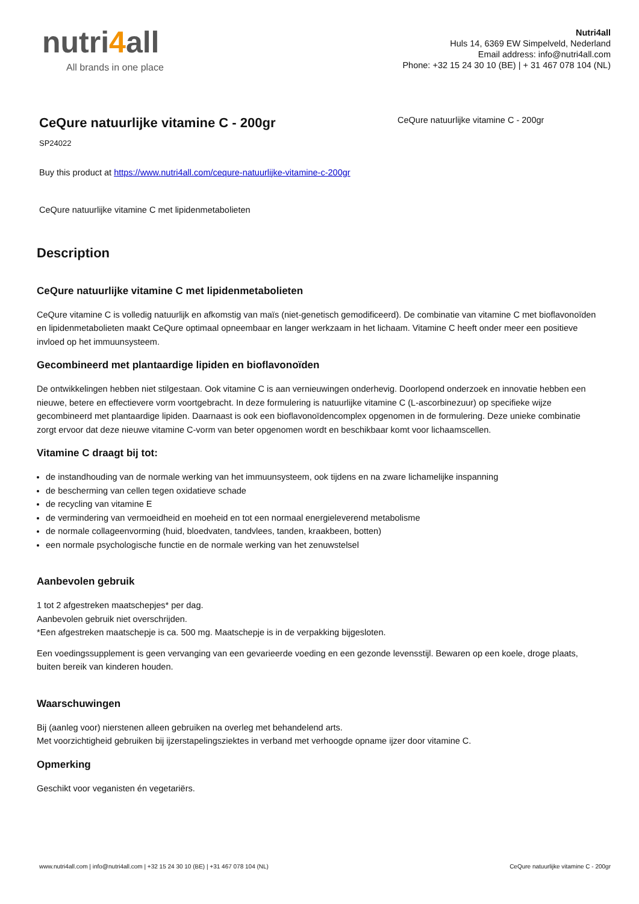nutri4all
All brands in one place
Nutri4all
Huls 14, 6369 EW Simpelveld, Nederland
Email address: info@nutri4all.com
Phone: +32 15 24 30 10 (BE) | + 31 467 078 104 (NL)
CeQure natuurlijke vitamine C - 200gr
SP24022
Buy this product at https://www.nutri4all.com/cequre-natuurlijke-vitamine-c-200gr
CeQure natuurlijke vitamine C met lipidenmetabolieten
CeQure natuurlijke vitamine C - 200gr
Description
CeQure natuurlijke vitamine C met lipidenmetabolieten
CeQure vitamine C is volledig natuurlijk en afkomstig van maïs (niet-genetisch gemodificeerd). De combinatie van vitamine C met bioflavonoïden en lipidenmetabolieten maakt CeQure optimaal opneembaar en langer werkzaam in het lichaam. Vitamine C heeft onder meer een positieve invloed op het immuunsysteem.
Gecombineerd met plantaardige lipiden en bioflavonoïden
De ontwikkelingen hebben niet stilgestaan. Ook vitamine C is aan vernieuwingen onderhevig. Doorlopend onderzoek en innovatie hebben een nieuwe, betere en effectievere vorm voortgebracht. In deze formulering is natuurlijke vitamine C (L-ascorbinezuur) op specifieke wijze gecombineerd met plantaardige lipiden. Daarnaast is ook een bioflavonoïdencomplex opgenomen in de formulering. Deze unieke combinatie zorgt ervoor dat deze nieuwe vitamine C-vorm van beter opgenomen wordt en beschikbaar komt voor lichaamscellen.
Vitamine C draagt bij tot:
de instandhouding van de normale werking van het immuunsysteem, ook tijdens en na zware lichamelijke inspanning
de bescherming van cellen tegen oxidatieve schade
de recycling van vitamine E
de vermindering van vermoeidheid en moeheid en tot een normaal energieleverend metabolisme
de normale collageenvorming (huid, bloedvaten, tandvlees, tanden, kraakbeen, botten)
een normale psychologische functie en de normale werking van het zenuwstelsel
Aanbevolen gebruik
1 tot 2 afgestreken maatschepjes* per dag.
Aanbevolen gebruik niet overschrijden.
*Een afgestreken maatschepje is ca. 500 mg. Maatschepje is in de verpakking bijgesloten.
Een voedingssupplement is geen vervanging van een gevarieerde voeding en een gezonde levensstijl. Bewaren op een koele, droge plaats, buiten bereik van kinderen houden.
Waarschuwingen
Bij (aanleg voor) nierstenen alleen gebruiken na overleg met behandelend arts.
Met voorzichtigheid gebruiken bij ijzerstapelingsziektes in verband met verhoogde opname ijzer door vitamine C.
Opmerking
Geschikt voor veganisten én vegetariërs.
www.nutri4all.com | info@nutri4all.com | +32 15 24 30 10 (BE) | +31 467 078 104 (NL) CeQure natuurlijke vitamine C - 200gr